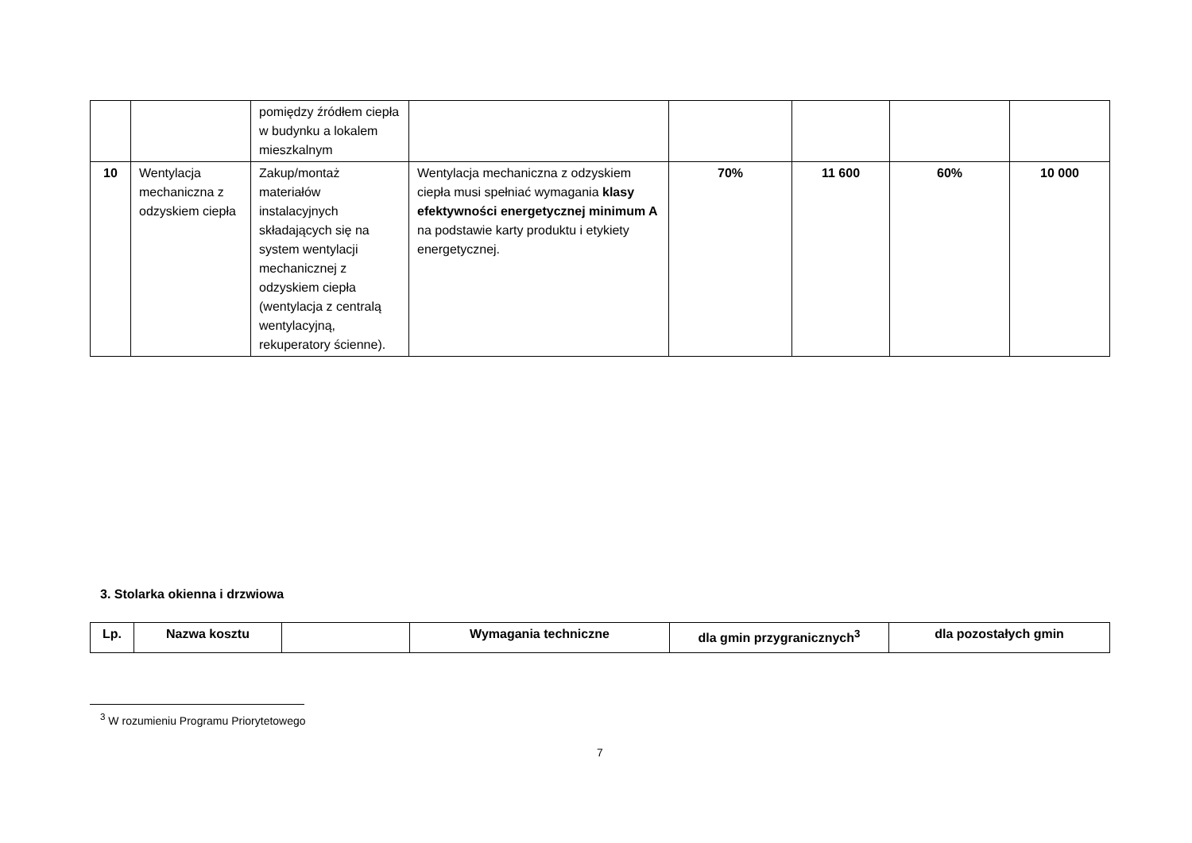| | | pomiędzy źródłem ciepła w budynku a lokalem mieszkalnym | | | | | |
| 10 | Wentylacja mechaniczna z odzyskiem ciepła | Zakup/montaż materiałów instalacyjnych składających się na system wentylacji mechanicznej z odzyskiem ciepła (wentylacja z centralą wentylacyjną, rekuperatory ścienne). | Wentylacja mechaniczna z odzyskiem ciepła musi spełniać wymagania klasy efektywności energetycznej minimum A na podstawie karty produktu i etykiety energetycznej. | 70% | 11 600 | 60% | 10 000 |
3. Stolarka okienna i drzwiowa
| Lp. | Nazwa kosztu | | Wymagania techniczne | dla gmin przygranicznych<sup>3</sup> | dla pozostałych gmin |
| --- | --- | --- | --- | --- | --- |
<sup>3</sup> W rozumieniu Programu Priorytetowego
7